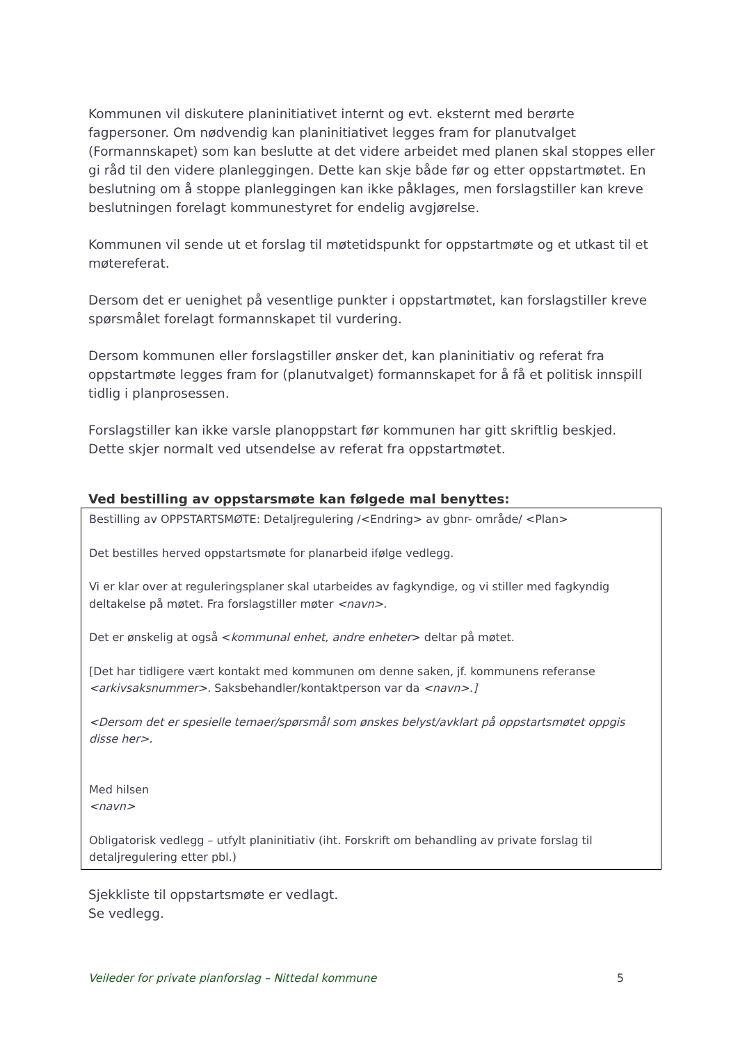Kommunen vil diskutere planinitiativet internt og evt. eksternt med berørte fagpersoner. Om nødvendig kan planinitiativet legges fram for planutvalget (Formannskapet) som kan beslutte at det videre arbeidet med planen skal stoppes eller gi råd til den videre planleggingen. Dette kan skje både før og etter oppstartmøtet. En beslutning om å stoppe planleggingen kan ikke påklages, men forslagstiller kan kreve beslutningen forelagt kommunestyret for endelig avgjørelse.
Kommunen vil sende ut et forslag til møtetidspunkt for oppstartmøte og et utkast til et møtereferat.
Dersom det er uenighet på vesentlige punkter i oppstartmøtet, kan forslagstiller kreve spørsmålet forelagt formannskapet til vurdering.
Dersom kommunen eller forslagstiller ønsker det, kan planinitiativ og referat fra oppstartmøte legges fram for (planutvalget) formannskapet for å få et politisk innspill tidlig i planprosessen.
Forslagstiller kan ikke varsle planoppstart før kommunen har gitt skriftlig beskjed. Dette skjer normalt ved utsendelse av referat fra oppstartmøtet.
Ved bestilling av oppstarsmøte kan følgede mal benyttes:
| Bestilling av OPPSTARTSMØTE: Detaljregulering /<Endring> av gbnr- område/ <Plan> Det bestilles herved oppstartsmøte for planarbeid ifølge vedlegg. Vi er klar over at reguleringsplaner skal utarbeides av fagkyndige, og vi stiller med fagkyndig deltakelse på møtet. Fra forslagstiller møter <navn>. Det er ønskelig at også < kommunal enhet, andre enheter > deltar på møtet. [Det har tidligere vært kontakt med kommunen om denne saken, jf. kommunens referanse <arkivsaksnummer>. Saksbehandler/kontaktperson var da <navn>.] <Dersom det er spesielle temaer/spørsmål som ønskes belyst/avklart på oppstartsmøtet oppgis disse her>. Med hilsen <navn> Obligatorisk vedlegg – utfylt planinitiativ (iht. Forskrift om behandling av private forslag til detaljregulering etter pbl.) |
Sjekkliste til oppstartsmøte er vedlagt.
Se vedlegg.
Veileder for private planforslag – Nittedal kommune 5